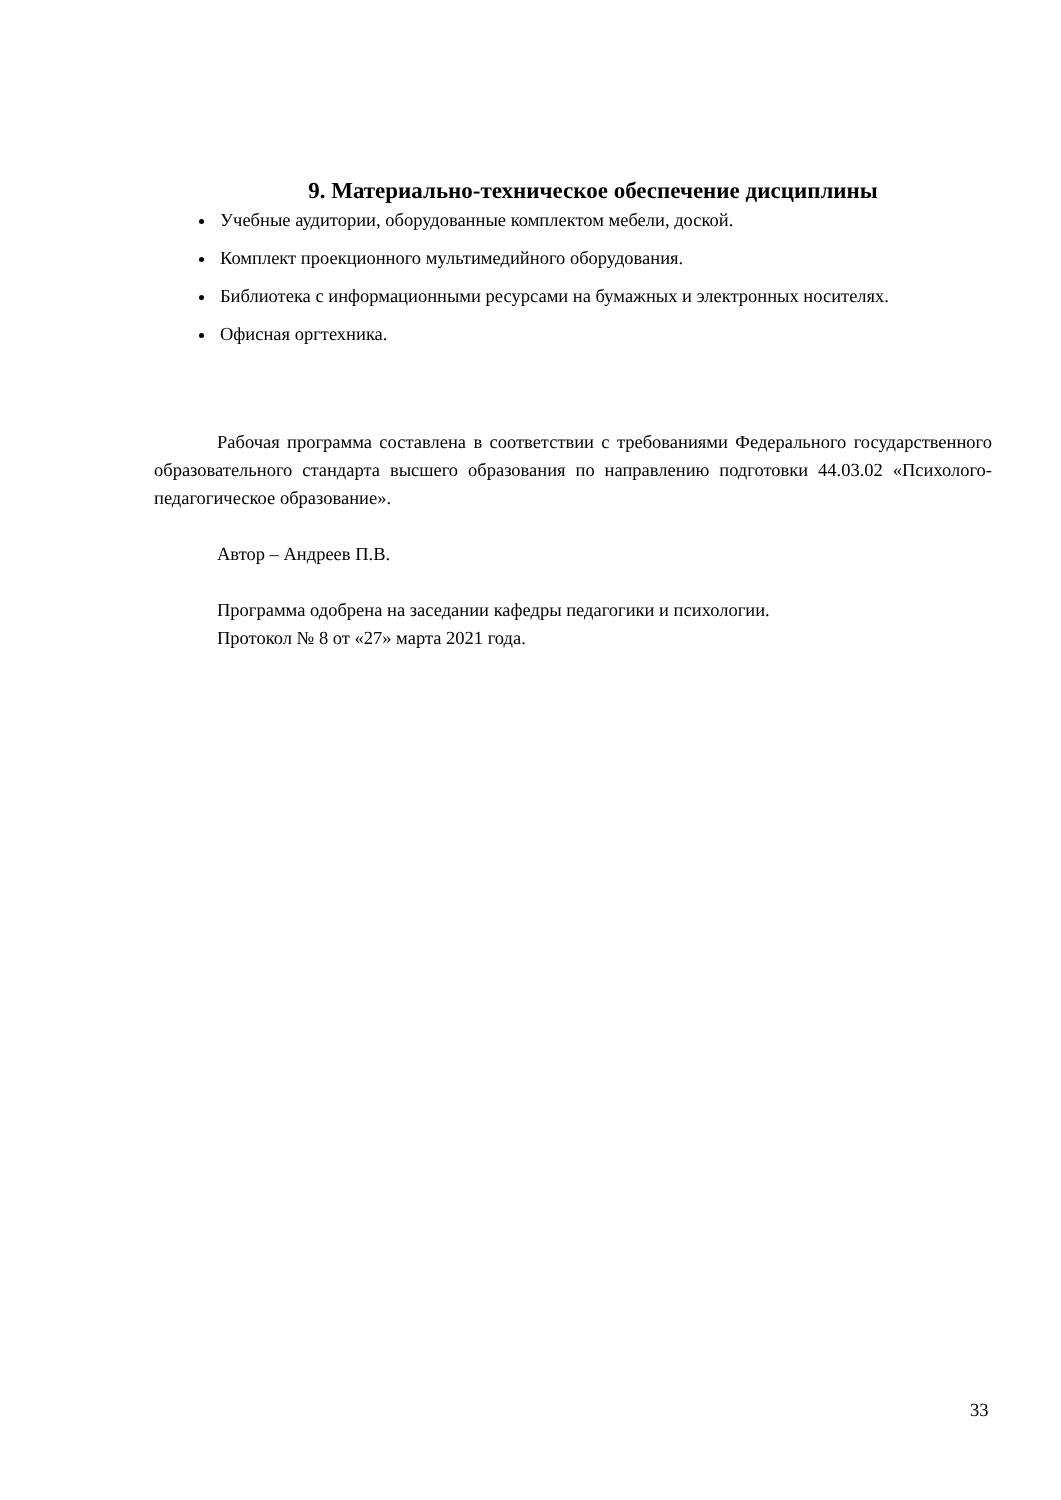9. Материально-техническое обеспечение дисциплины
Учебные аудитории, оборудованные комплектом мебели, доской.
Комплект проекционного мультимедийного оборудования.
Библиотека с информационными ресурсами на бумажных и электронных носителях.
Офисная оргтехника.
Рабочая программа составлена в соответствии с требованиями Федерального государственного образовательного стандарта высшего образования по направлению подготовки 44.03.02 «Психолого-педагогическое образование».
Автор – Андреев П.В.
Программа одобрена на заседании кафедры педагогики и психологии.
Протокол № 8 от «27» марта 2021 года.
33